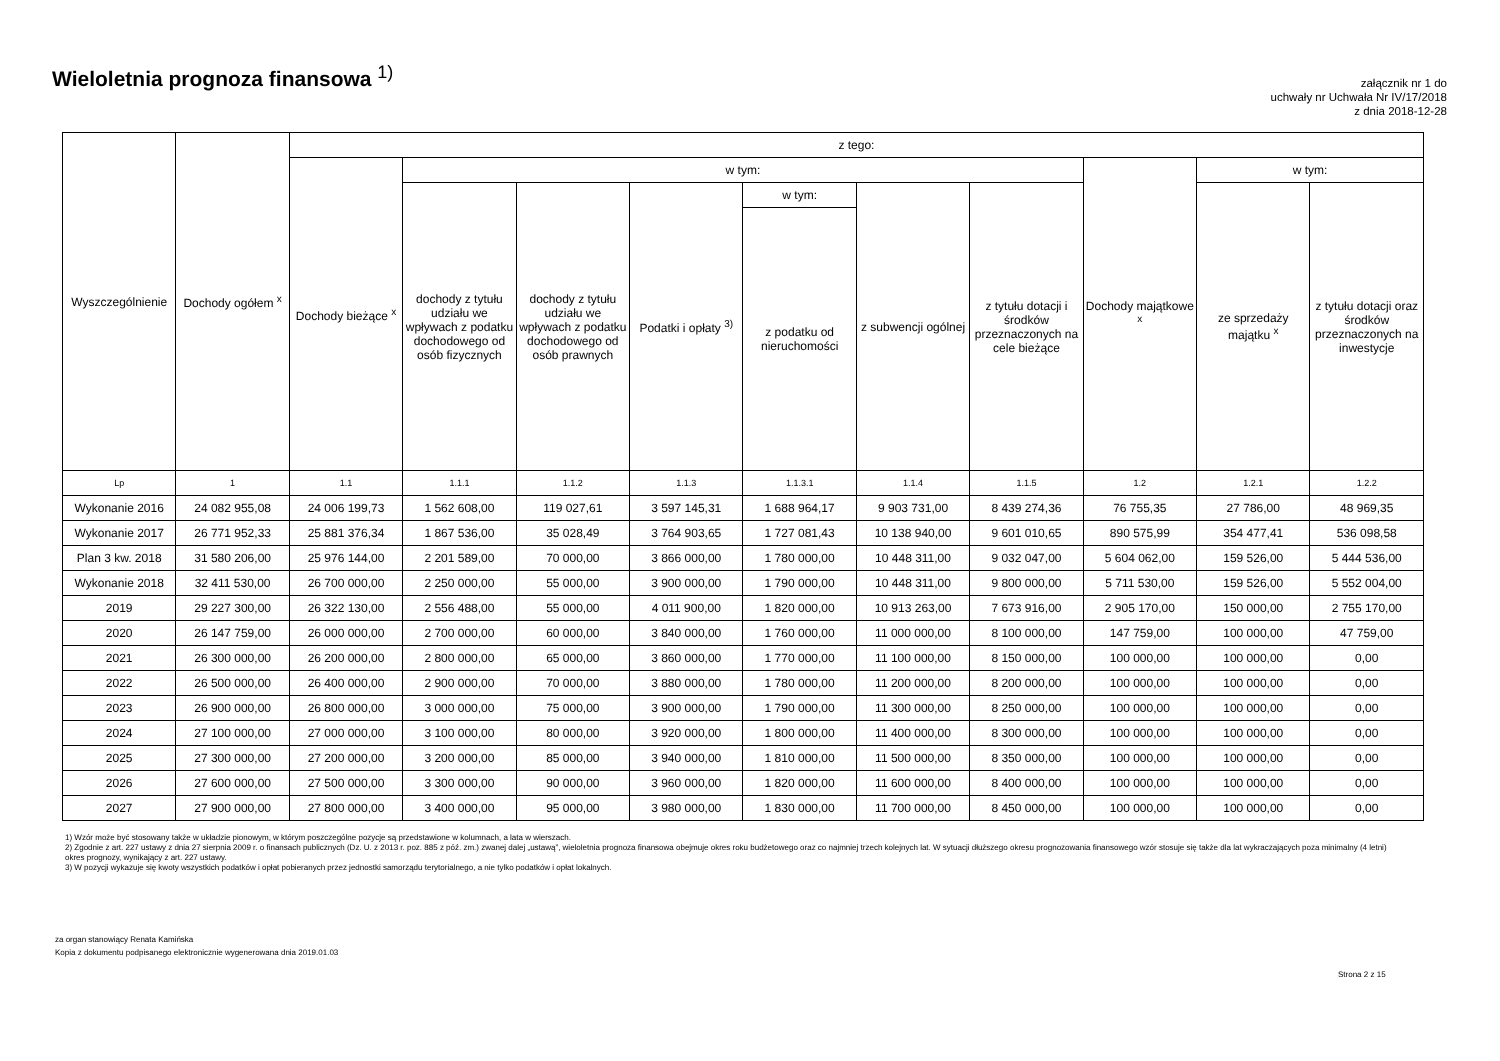Wieloletnia prognoza finansowa <sup>1)</sup>
załącznik nr 1 do
uchwały nr Uchwała Nr IV/17/2018
z dnia 2018-12-28
| Wyszczególnienie | Dochody ogółem <sup>x</sup> | z tego: | | | | | | | | | |
| --- | --- | --- | --- | --- | --- | --- | --- | --- | --- | --- | --- |
| | | Dochody bieżące <sup>x</sup> | w tym: | | | | | | Dochody majątkowe <sup>x</sup> | w tym: | |
| | | | dochody z tytułu udziału we wpływach z podatku dochodowego od osób fizycznych | dochody z tytułu udziału we wpływach z podatku dochodowego od osób prawnych | Podatki i opłaty <sup>3)</sup> | w tym: | z subwencji ogólnej | z tytułu dotacji i środków przeznaczonych na cele bieżące | | ze sprzedaży majątku <sup>x</sup> | z tytułu dotacji oraz środków przeznaczonych na inwestycje |
| | | | | | | z podatku od nieruchomości | | | | | |
| Lp | 1 | 1.1 | 1.1.1 | 1.1.2 | 1.1.3 | 1.1.3.1 | 1.1.4 | 1.1.5 | 1.2 | 1.2.1 | 1.2.2 |
| Wykonanie 2016 | 24 082 955,08 | 24 006 199,73 | 1 562 608,00 | 119 027,61 | 3 597 145,31 | 1 688 964,17 | 9 903 731,00 | 8 439 274,36 | 76 755,35 | 27 786,00 | 48 969,35 |
| Wykonanie 2017 | 26 771 952,33 | 25 881 376,34 | 1 867 536,00 | 35 028,49 | 3 764 903,65 | 1 727 081,43 | 10 138 940,00 | 9 601 010,65 | 890 575,99 | 354 477,41 | 536 098,58 |
| Plan 3 kw. 2018 | 31 580 206,00 | 25 976 144,00 | 2 201 589,00 | 70 000,00 | 3 866 000,00 | 1 780 000,00 | 10 448 311,00 | 9 032 047,00 | 5 604 062,00 | 159 526,00 | 5 444 536,00 |
| Wykonanie 2018 | 32 411 530,00 | 26 700 000,00 | 2 250 000,00 | 55 000,00 | 3 900 000,00 | 1 790 000,00 | 10 448 311,00 | 9 800 000,00 | 5 711 530,00 | 159 526,00 | 5 552 004,00 |
| 2019 | 29 227 300,00 | 26 322 130,00 | 2 556 488,00 | 55 000,00 | 4 011 900,00 | 1 820 000,00 | 10 913 263,00 | 7 673 916,00 | 2 905 170,00 | 150 000,00 | 2 755 170,00 |
| 2020 | 26 147 759,00 | 26 000 000,00 | 2 700 000,00 | 60 000,00 | 3 840 000,00 | 1 760 000,00 | 11 000 000,00 | 8 100 000,00 | 147 759,00 | 100 000,00 | 47 759,00 |
| 2021 | 26 300 000,00 | 26 200 000,00 | 2 800 000,00 | 65 000,00 | 3 860 000,00 | 1 770 000,00 | 11 100 000,00 | 8 150 000,00 | 100 000,00 | 100 000,00 | 0,00 |
| 2022 | 26 500 000,00 | 26 400 000,00 | 2 900 000,00 | 70 000,00 | 3 880 000,00 | 1 780 000,00 | 11 200 000,00 | 8 200 000,00 | 100 000,00 | 100 000,00 | 0,00 |
| 2023 | 26 900 000,00 | 26 800 000,00 | 3 000 000,00 | 75 000,00 | 3 900 000,00 | 1 790 000,00 | 11 300 000,00 | 8 250 000,00 | 100 000,00 | 100 000,00 | 0,00 |
| 2024 | 27 100 000,00 | 27 000 000,00 | 3 100 000,00 | 80 000,00 | 3 920 000,00 | 1 800 000,00 | 11 400 000,00 | 8 300 000,00 | 100 000,00 | 100 000,00 | 0,00 |
| 2025 | 27 300 000,00 | 27 200 000,00 | 3 200 000,00 | 85 000,00 | 3 940 000,00 | 1 810 000,00 | 11 500 000,00 | 8 350 000,00 | 100 000,00 | 100 000,00 | 0,00 |
| 2026 | 27 600 000,00 | 27 500 000,00 | 3 300 000,00 | 90 000,00 | 3 960 000,00 | 1 820 000,00 | 11 600 000,00 | 8 400 000,00 | 100 000,00 | 100 000,00 | 0,00 |
| 2027 | 27 900 000,00 | 27 800 000,00 | 3 400 000,00 | 95 000,00 | 3 980 000,00 | 1 830 000,00 | 11 700 000,00 | 8 450 000,00 | 100 000,00 | 100 000,00 | 0,00 |
1) Wzór może być stosowany także w układzie pionowym, w którym poszczególne pozycje są przedstawione w kolumnach, a lata w wierszach.
2) Zgodnie z art. 227 ustawy z dnia 27 sierpnia 2009 r. o finansach publicznych (Dz. U. z 2013 r. poz. 885 z póź. zm.) zwanej dalej „ustawą”, wieloletnia prognoza finansowa obejmuje okres roku budżetowego oraz co najmniej trzech kolejnych lat. W sytuacji dłuższego okresu prognozowania finansowego wzór stosuje się także dla lat wykraczających poza minimalny (4 letni) okres prognozy, wynikający z art. 227 ustawy.
3) W pozycji wykazuje się kwoty wszystkich podatków i opłat pobieranych przez jednostki samorządu terytorialnego, a nie tylko podatków i opłat lokalnych.
za organ stanowiący Renata Kamińska
Kopia z dokumentu podpisanego elektronicznie wygenerowana dnia 2019.01.03
Strona 2 z 15